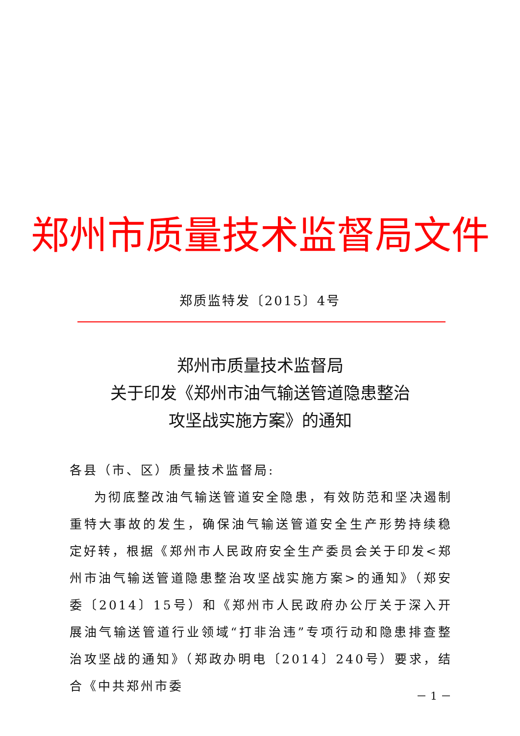郑州市质量技术监督局文件
郑质监特发〔2015〕4号
郑州市质量技术监督局
关于印发《郑州市油气输送管道隐患整治
攻坚战实施方案》的通知
各县（市、区）质量技术监督局:
为彻底整改油气输送管道安全隐患，有效防范和坚决遏制重特大事故的发生，确保油气输送管道安全生产形势持续稳定好转，根据《郑州市人民政府安全生产委员会关于印发<郑州市油气输送管道隐患整治攻坚战实施方案>的通知》（郑安委〔2014〕15号）和《郑州市人民政府办公厅关于深入开展油气输送管道行业领域“打非治违”专项行动和隐患排查整治攻坚战的通知》（郑政办明电〔2014〕240号）要求，结合《中共郑州市委
－ 1 －